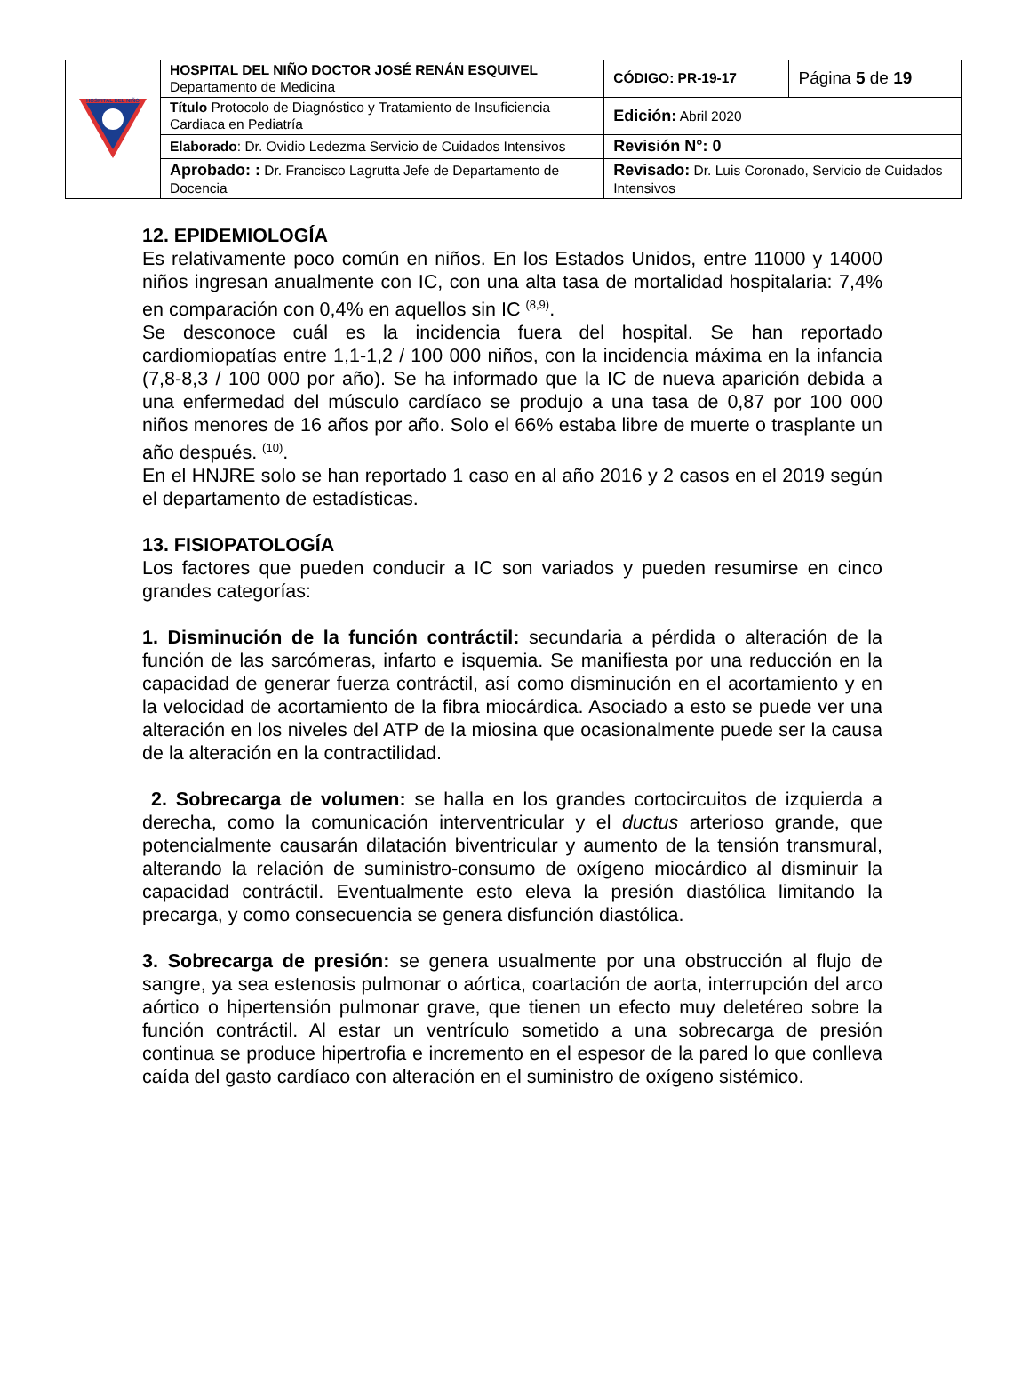| HOSPITAL DEL NIÑO | HOSPITAL DEL NIÑO DOCTOR JOSÉ RENÁN ESQUIVEL Departamento de Medicina | CÓDIGO: PR-19-17 | Página 5 de 19 |
| | Título Protocolo de Diagnóstico y Tratamiento de Insuficiencia Cardiaca en Pediatría | Edición: Abril 2020 | |
| | Elaborado : Dr. Ovidio Ledezma Servicio de Cuidados Intensivos | Revisión N°: 0 | |
| | Aprobado: : Dr. Francisco Lagrutta Jefe de Departamento de Docencia | Revisado: Dr. Luis Coronado, Servicio de Cuidados Intensivos | |
12. EPIDEMIOLOGÍA
Es relativamente poco común en niños. En los Estados Unidos, entre 11000 y 14000 niños ingresan anualmente con IC, con una alta tasa de mortalidad hospitalaria: 7,4% en comparación con 0,4% en aquellos sin IC <sup>(8,9)</sup>.
Se desconoce cuál es la incidencia fuera del hospital. Se han reportado cardiomiopatías entre 1,1-1,2 / 100 000 niños, con la incidencia máxima en la infancia (7,8-8,3 / 100 000 por año). Se ha informado que la IC de nueva aparición debida a una enfermedad del músculo cardíaco se produjo a una tasa de 0,87 por 100 000 niños menores de 16 años por año. Solo el 66% estaba libre de muerte o trasplante un año después. <sup>(10)</sup>.
En el HNJRE solo se han reportado 1 caso en al año 2016 y 2 casos en el 2019 según el departamento de estadísticas.
13. FISIOPATOLOGÍA
Los factores que pueden conducir a IC son variados y pueden resumirse en cinco grandes categorías:
1. Disminución de la función contráctil: secundaria a pérdida o alteración de la función de las sarcómeras, infarto e isquemia. Se manifiesta por una reducción en la capacidad de generar fuerza contráctil, así como disminución en el acortamiento y en la velocidad de acortamiento de la fibra miocárdica. Asociado a esto se puede ver una alteración en los niveles del ATP de la miosina que ocasionalmente puede ser la causa de la alteración en la contractilidad.
2. Sobrecarga de volumen: se halla en los grandes cortocircuitos de izquierda a derecha, como la comunicación interventricular y el ductus arterioso grande, que potencialmente causarán dilatación biventricular y aumento de la tensión transmural, alterando la relación de suministro-consumo de oxígeno miocárdico al disminuir la capacidad contráctil. Eventualmente esto eleva la presión diastólica limitando la precarga, y como consecuencia se genera disfunción diastólica.
3. Sobrecarga de presión: se genera usualmente por una obstrucción al flujo de sangre, ya sea estenosis pulmonar o aórtica, coartación de aorta, interrupción del arco aórtico o hipertensión pulmonar grave, que tienen un efecto muy deletéreo sobre la función contráctil. Al estar un ventrículo sometido a una sobrecarga de presión continua se produce hipertrofia e incremento en el espesor de la pared lo que conlleva caída del gasto cardíaco con alteración en el suministro de oxígeno sistémico.